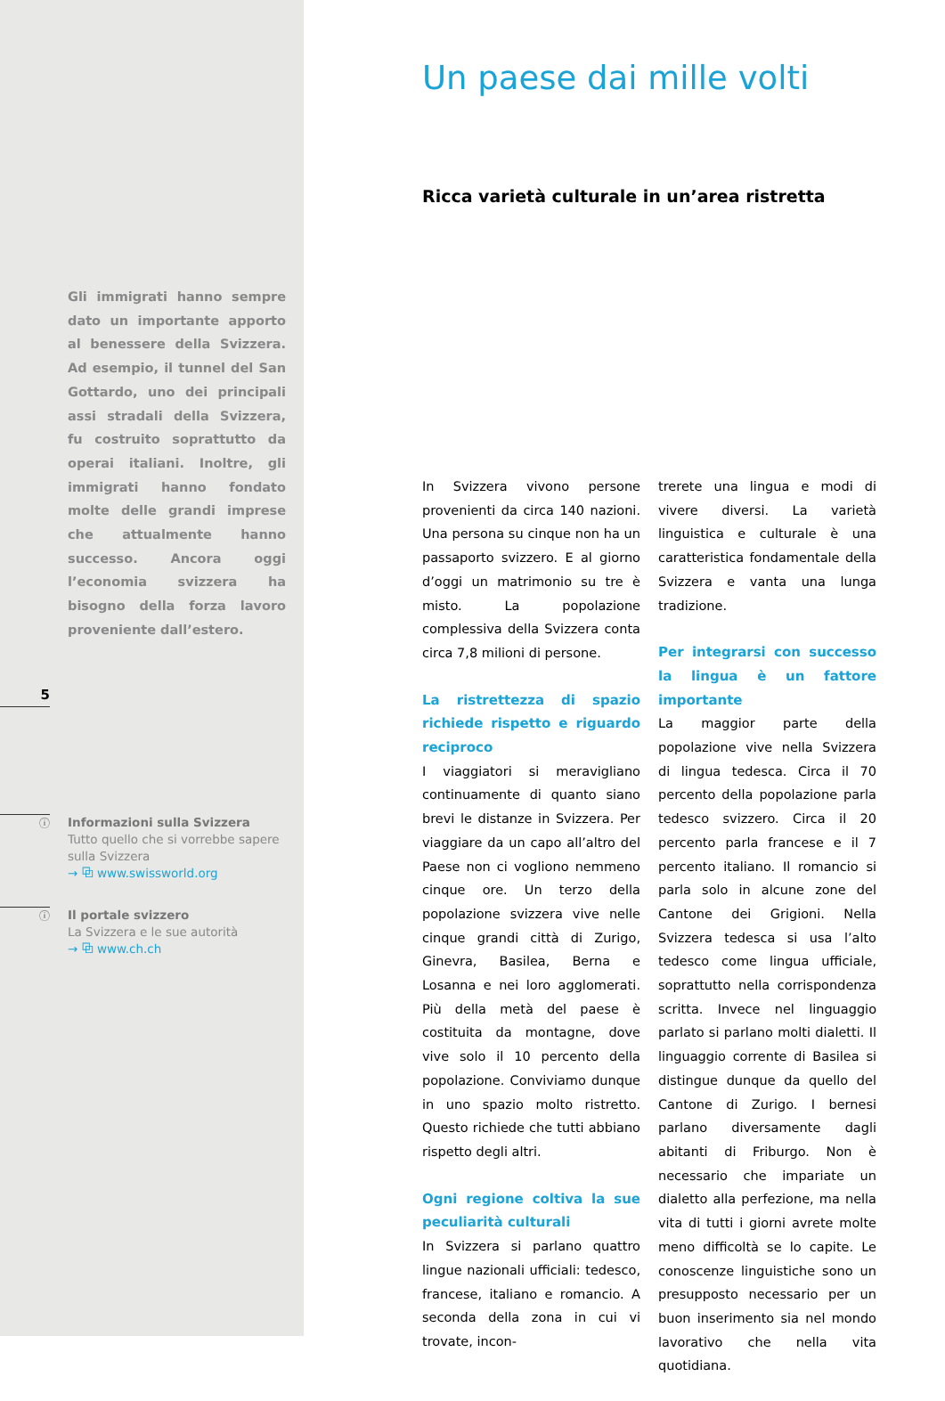Gli immigrati hanno sempre dato un importante apporto al benessere della Svizzera. Ad esempio, il tunnel del San Gottardo, uno dei principali assi stradali della Svizzera, fu costruito soprattutto da operai italiani. Inoltre, gli immigrati hanno fondato molte delle grandi imprese che attualmente hanno successo. Ancora oggi l’economia svizzera ha bisogno della forza lavoro proveniente dall’estero.
5
ⓘ
Informazioni sulla Svizzera
Tutto quello che si vorrebbe sapere
sulla Svizzera
→ ⧉ www.swissworld.org
ⓘ
Il portale svizzero
La Svizzera e le sue autorità
→ ⧉ www.ch.ch
Un paese dai mille volti
Ricca varietà culturale in un’area ristretta
In Svizzera vivono persone provenienti da circa 140 nazioni. Una persona su cinque non ha un passaporto svizzero. E al giorno d’oggi un matrimonio su tre è misto. La popolazione complessiva della Svizzera conta circa 7,8 milioni di persone.
La ristrettezza di spazio richiede rispetto e riguardo reciproco
I viaggiatori si meravigliano continuamente di quanto siano brevi le distanze in Svizzera. Per viaggiare da un capo all’altro del Paese non ci vogliono nemmeno cinque ore. Un terzo della popolazione svizzera vive nelle cinque grandi città di Zurigo, Ginevra, Basilea, Berna e Losanna e nei loro agglomerati. Più della metà del paese è costituita da montagne, dove vive solo il 10 percento della popolazione. Conviviamo dunque in uno spazio molto ristretto. Questo richiede che tutti abbiano rispetto degli altri.
Ogni regione coltiva la sue peculiarità culturali
In Svizzera si parlano quattro lingue nazionali ufficiali: tedesco, francese, italiano e romancio. A seconda della zona in cui vi trovate, incon-
trerete una lingua e modi di vivere diversi. La varietà linguistica e culturale è una caratteristica fondamentale della Svizzera e vanta una lunga tradizione.
Per integrarsi con successo la lingua è un fattore importante
La maggior parte della popolazione vive nella Svizzera di lingua tedesca. Circa il 70 percento della popolazione parla tedesco svizzero. Circa il 20 percento parla francese e il 7 percento italiano. Il romancio si parla solo in alcune zone del Cantone dei Grigioni. Nella Svizzera tedesca si usa l’alto tedesco come lingua ufficiale, soprattutto nella corrispondenza scritta. Invece nel linguaggio parlato si parlano molti dialetti. Il linguaggio corrente di Basilea si distingue dunque da quello del Cantone di Zurigo. I bernesi parlano diversamente dagli abitanti di Friburgo. Non è necessario che impariate un dialetto alla perfezione, ma nella vita di tutti i giorni avrete molte meno difficoltà se lo capite. Le conoscenze linguistiche sono un presupposto necessario per un buon inserimento sia nel mondo lavorativo che nella vita quotidiana.